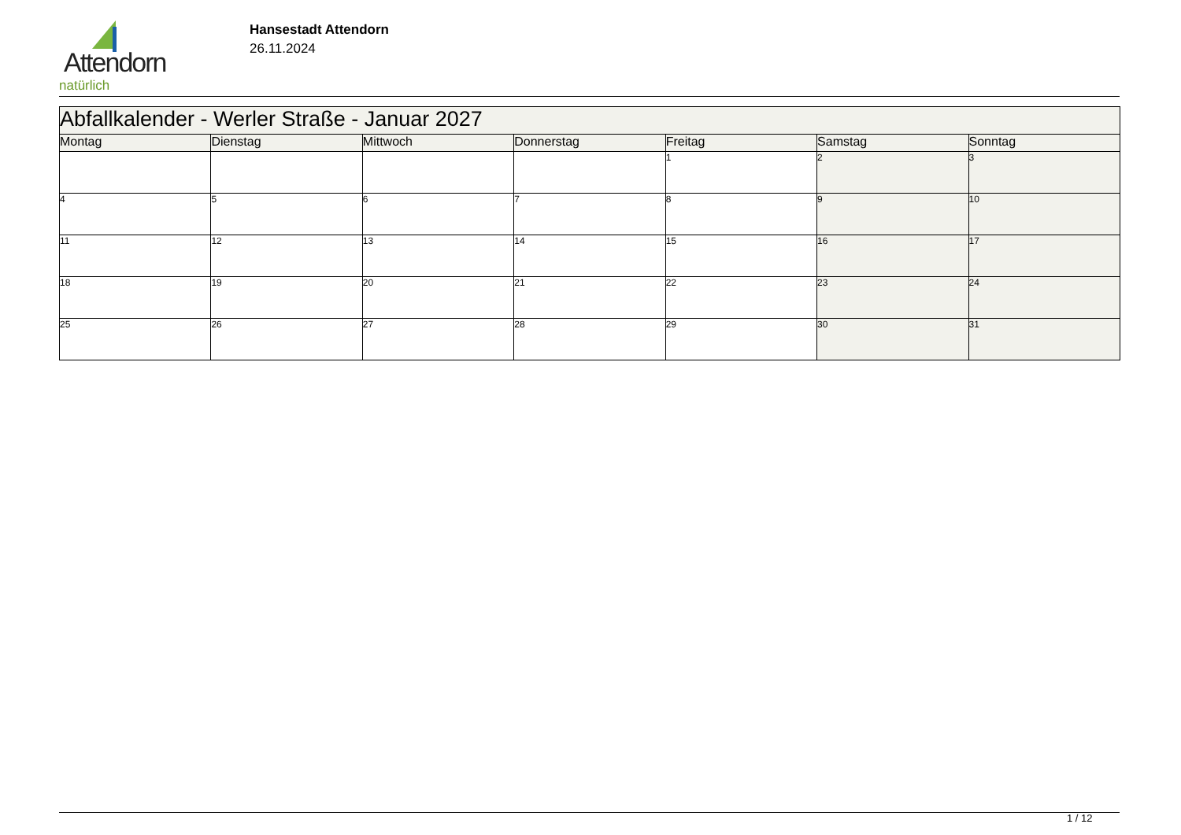Attendorn
natürlich
Hansestadt Attendorn
26.11.2024
| Abfallkalender - Werler Straße - Januar 2027 | | | | | | |
| Montag | Dienstag | Mittwoch | Donnerstag | Freitag | Samstag | Sonntag |
| | | | | 1 | 2 | 3 |
| 4 | 5 | 6 | 7 | 8 | 9 | 10 |
| 11 | 12 | 13 | 14 | 15 | 16 | 17 |
| 18 | 19 | 20 | 21 | 22 | 23 | 24 |
| 25 | 26 | 27 | 28 | 29 | 30 | 31 |
1 / 12